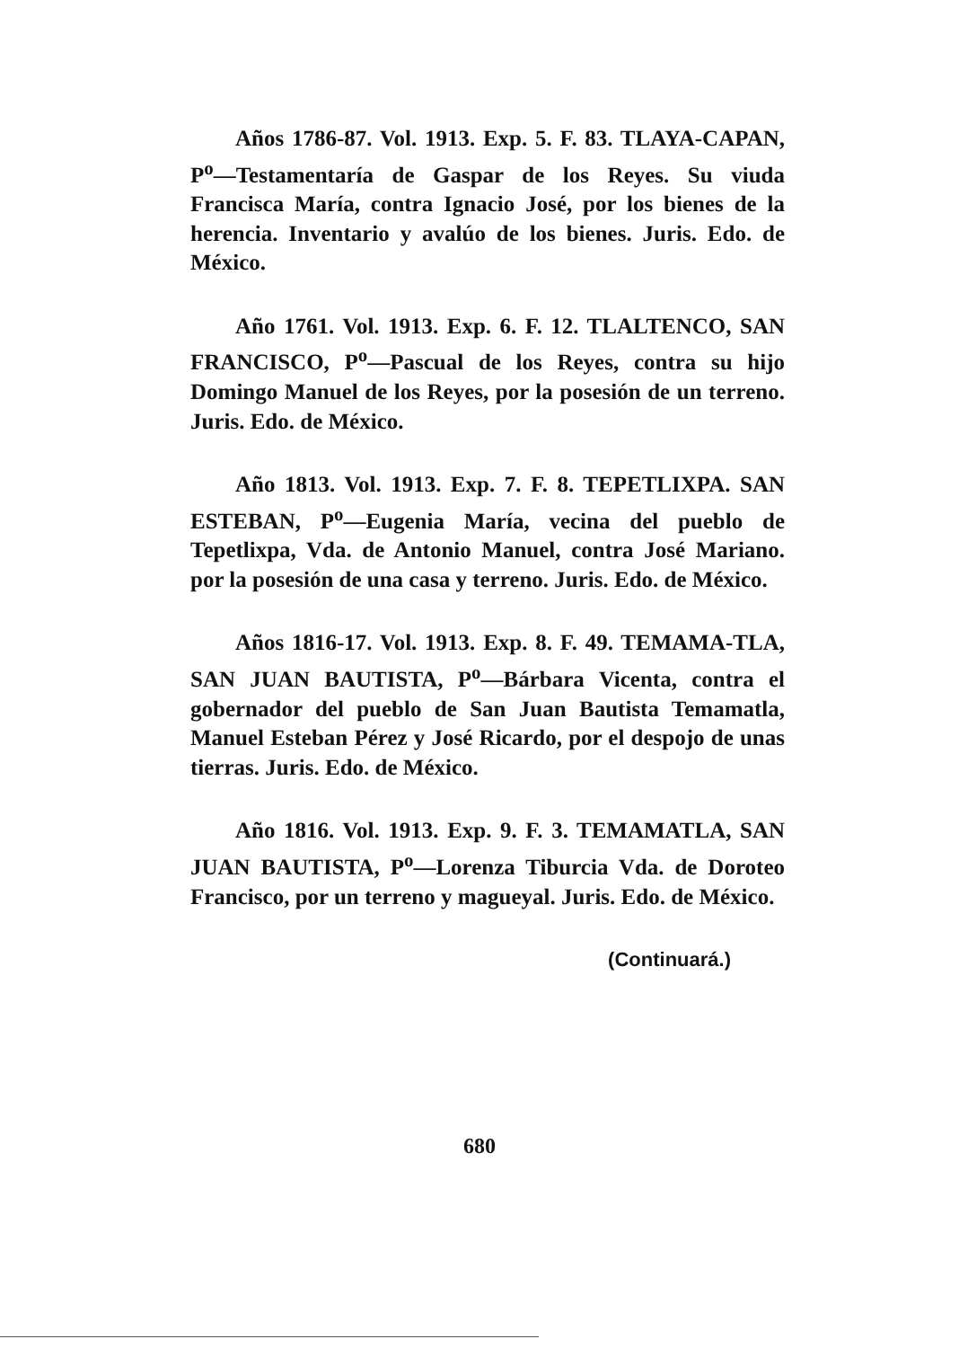Años 1786-87. Vol. 1913. Exp. 5. F. 83. TLAYA-CAPAN, P<sup>o</sup>—Testamentaría de Gaspar de los Reyes. Su viuda Francisca María, contra Ignacio José, por los bienes de la herencia. Inventario y avalúo de los bienes. Juris. Edo. de México.
Año 1761. Vol. 1913. Exp. 6. F. 12. TLALTENCO, SAN FRANCISCO, P<sup>o</sup>—Pascual de los Reyes, contra su hijo Domingo Manuel de los Reyes, por la posesión de un terreno. Juris. Edo. de México.
Año 1813. Vol. 1913. Exp. 7. F. 8. TEPETLIXPA. SAN ESTEBAN, P<sup>o</sup>—Eugenia María, vecina del pueblo de Tepetlixpa, Vda. de Antonio Manuel, contra José Mariano. por la posesión de una casa y terreno. Juris. Edo. de México.
Años 1816-17. Vol. 1913. Exp. 8. F. 49. TEMAMA-TLA, SAN JUAN BAUTISTA, P<sup>o</sup>—Bárbara Vicenta, contra el gobernador del pueblo de San Juan Bautista Temamatla, Manuel Esteban Pérez y José Ricardo, por el despojo de unas tierras. Juris. Edo. de México.
Año 1816. Vol. 1913. Exp. 9. F. 3. TEMAMATLA, SAN JUAN BAUTISTA, P<sup>o</sup>—Lorenza Tiburcia Vda. de Doroteo Francisco, por un terreno y magueyal. Juris. Edo. de México.
(Continuará.)
680